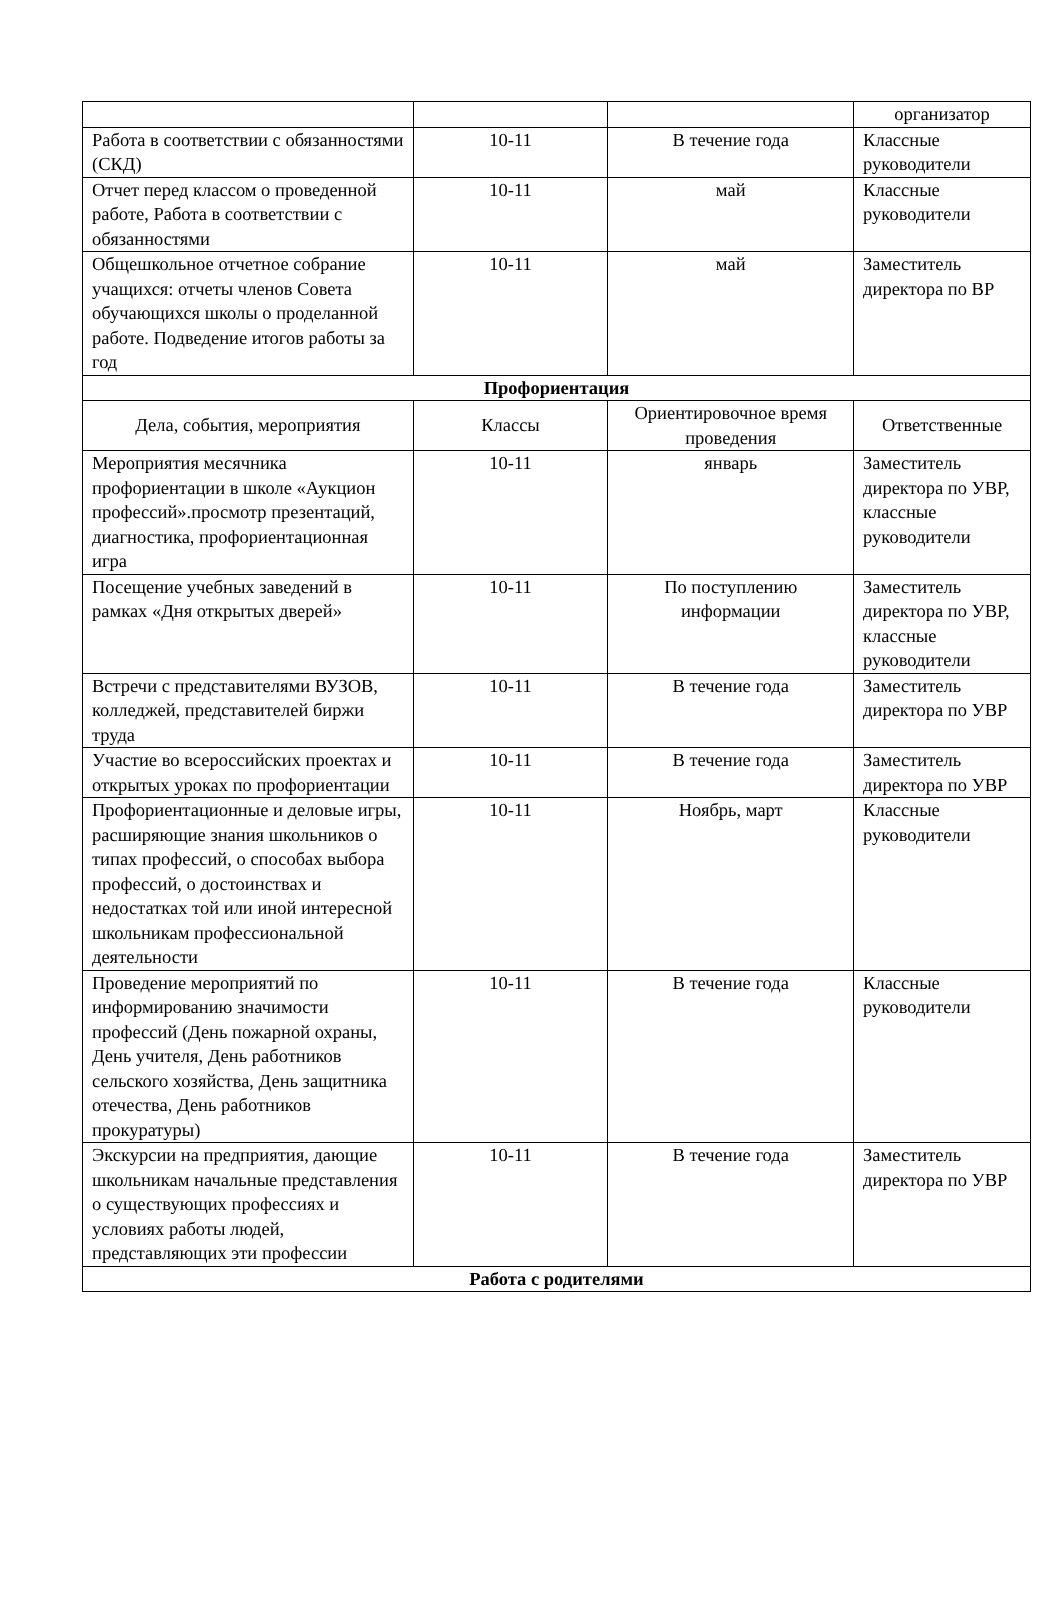| | | | организатор |
| Работа в соответствии с обязанностями (СКД) | 10-11 | В течение года | Классные руководители |
| Отчет перед классом о проведенной работе, Работа в соответствии с обязанностями | 10-11 | май | Классные руководители |
| Общешкольное отчетное собрание учащихся: отчеты членов Совета обучающихся школы о проделанной работе. Подведение итогов работы за год | 10-11 | май | Заместитель директора по ВР |
| Профориентация | | | |
| Дела, события, мероприятия | Классы | Ориентировочное время проведения | Ответственные |
| Мероприятия месячника профориентации в школе «Аукцион профессий».просмотр презентаций, диагностика, профориентационная игра | 10-11 | январь | Заместитель директора по УВР, классные руководители |
| Посещение учебных заведений в рамках «Дня открытых дверей» | 10-11 | По поступлению информации | Заместитель директора по УВР, классные руководители |
| Встречи с представителями ВУЗОВ, колледжей, представителей биржи труда | 10-11 | В течение года | Заместитель директора по УВР |
| Участие во всероссийских проектах и открытых уроках по профориентации | 10-11 | В течение года | Заместитель директора по УВР |
| Профориентационные и деловые игры, расширяющие знания школьников о типах профессий, о способах выбора профессий, о достоинствах и недостатках той или иной интересной школьникам профессиональной деятельности | 10-11 | Ноябрь, март | Классные руководители |
| Проведение мероприятий по информированию значимости профессий (День пожарной охраны, День учителя, День работников сельского хозяйства, День защитника отечества, День работников прокуратуры) | 10-11 | В течение года | Классные руководители |
| Экскурсии на предприятия, дающие школьникам начальные представления о существующих профессиях и условиях работы людей, представляющих эти профессии | 10-11 | В течение года | Заместитель директора по УВР |
| Работа с родителями | | | |